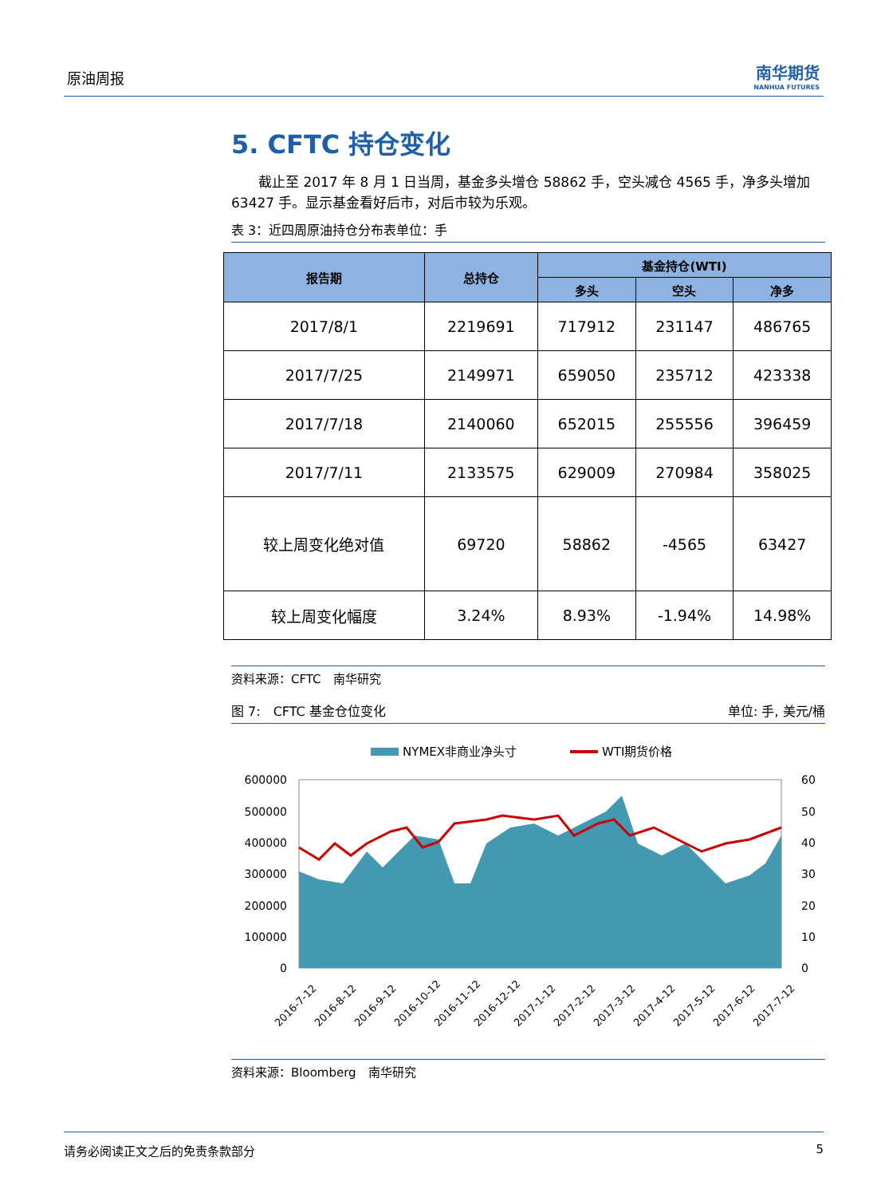原油周报 南华期货
NANHUA FUTURES
5. CFTC 持仓变化
截止至 2017 年 8 月 1 日当周，基金多头增仓 58862 手，空头减仓 4565 手，净多头增加 63427 手。显示基金看好后市，对后市较为乐观。
表 3：近四周原油持仓分布表单位：手
| 报告期 | 总持仓 | 基金持仓(WTI) | | |
| --- | --- | --- | --- | --- |
| | | 多头 | 空头 | 净多 |
| 2017/8/1 | 2219691 | 717912 | 231147 | 486765 |
| 2017/7/25 | 2149971 | 659050 | 235712 | 423338 |
| 2017/7/18 | 2140060 | 652015 | 255556 | 396459 |
| 2017/7/11 | 2133575 | 629009 | 270984 | 358025 |
| 较上周变化绝对值 | 69720 | 58862 | -4565 | 63427 |
| 较上周变化幅度 | 3.24% | 8.93% | -1.94% | 14.98% |
资料来源：CFTC　南华研究
图 7:　CFTC 基金仓位变化 单位: 手, 美元/桶
NYMEX非商业净头寸
WTI期货价格
600000
500000
400000
300000
200000
100000
0
60
50
40
30
20
10
0
2016-7-12
2016-8-12
2016-9-12
2016-10-12
2016-11-12
2016-12-12
2017-1-12
2017-2-12
2017-3-12
2017-4-12
2017-5-12
2017-6-12
2017-7-12
资料来源：Bloomberg　南华研究
请务必阅读正文之后的免责条款部分 5